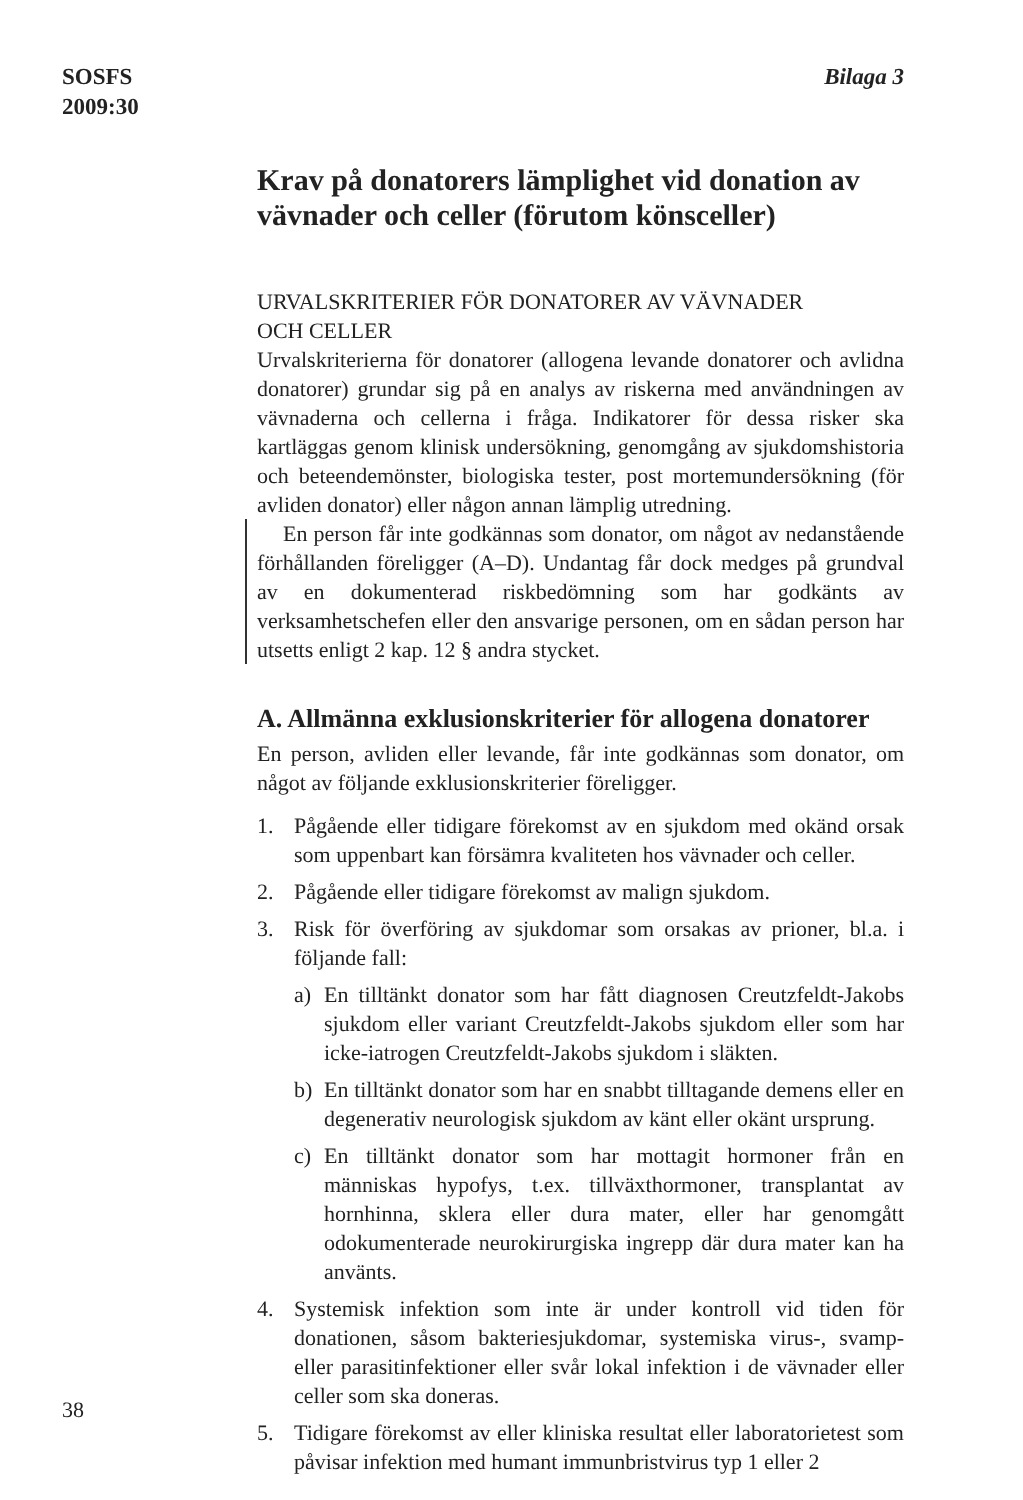SOSFS
2009:30
Bilaga 3
Krav på donatorers lämplighet vid donation av vävnader och celler (förutom könsceller)
URVALSKRITERIER FÖR DONATORER AV VÄVNADER
OCH CELLER
Urvalskriterierna för donatorer (allogena levande donatorer och avlidna donatorer) grundar sig på en analys av riskerna med användningen av vävnaderna och cellerna i fråga. Indikatorer för dessa risker ska kartläggas genom klinisk undersökning, genomgång av sjukdomshistoria och beteendemönster, biologiska tester, post mortemundersökning (för avliden donator) eller någon annan lämplig utredning.
En person får inte godkännas som donator, om något av nedanstående förhållanden föreligger (A–D). Undantag får dock medges på grundval av en dokumenterad riskbedömning som har godkänts av verksamhetschefen eller den ansvarige personen, om en sådan person har utsetts enligt 2 kap. 12 § andra stycket.
A. Allmänna exklusionskriterier för allogena donatorer
En person, avliden eller levande, får inte godkännas som donator, om något av följande exklusionskriterier föreligger.
1. Pågående eller tidigare förekomst av en sjukdom med okänd orsak som uppenbart kan försämra kvaliteten hos vävnader och celler.
2. Pågående eller tidigare förekomst av malign sjukdom.
3. Risk för överföring av sjukdomar som orsakas av prioner, bl.a. i följande fall:
a) En tilltänkt donator som har fått diagnosen Creutzfeldt-Jakobs sjukdom eller variant Creutzfeldt-Jakobs sjukdom eller som har icke-iatrogen Creutzfeldt-Jakobs sjukdom i släkten.
b) En tilltänkt donator som har en snabbt tilltagande demens eller en degenerativ neurologisk sjukdom av känt eller okänt ursprung.
c) En tilltänkt donator som har mottagit hormoner från en människas hypofys, t.ex. tillväxthormoner, transplantat av hornhinna, sklera eller dura mater, eller har genomgått odokumenterade neurokirurgiska ingrepp där dura mater kan ha använts.
4. Systemisk infektion som inte är under kontroll vid tiden för donationen, såsom bakteriesjukdomar, systemiska virus-, svamp- eller parasitinfektioner eller svår lokal infektion i de vävnader eller celler som ska doneras.
5. Tidigare förekomst av eller kliniska resultat eller laboratorietest som påvisar infektion med humant immunbristvirus typ 1 eller 2
38